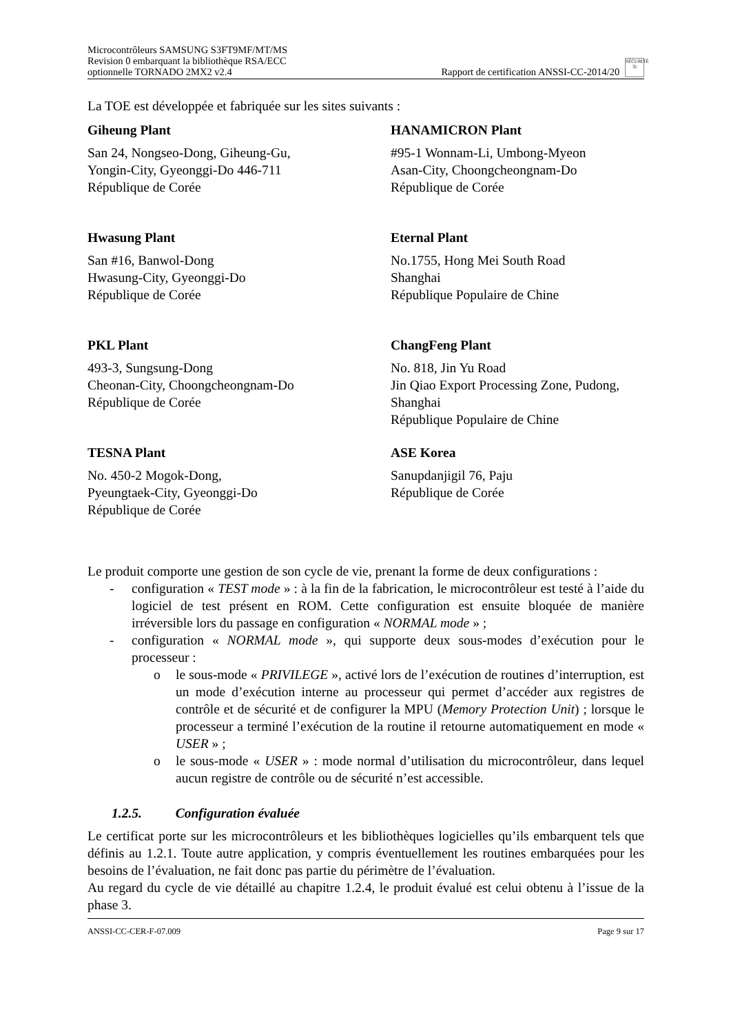Microcontrôleurs SAMSUNG S3FT9MF/MT/MS
Revision 0 embarquant la bibliothèque RSA/ECC
optionnelle TORNADO 2MX2 v2.4
Rapport de certification ANSSI-CC-2014/20 SÉCURITÉ Ti
La TOE est développée et fabriquée sur les sites suivants :
Giheung Plant
San 24, Nongseo-Dong, Giheung-Gu,
Yongin-City, Gyeonggi-Do 446-711
République de Corée
HANAMICRON Plant
#95-1 Wonnam-Li, Umbong-Myeon
Asan-City, Choongcheongnam-Do
République de Corée
Hwasung Plant
San #16, Banwol-Dong
Hwasung-City, Gyeonggi-Do
République de Corée
Eternal Plant
No.1755, Hong Mei South Road
Shanghai
République Populaire de Chine
PKL Plant
493-3, Sungsung-Dong
Cheonan-City, Choongcheongnam-Do
République de Corée
ChangFeng Plant
No. 818, Jin Yu Road
Jin Qiao Export Processing Zone, Pudong,
Shanghai
République Populaire de Chine
TESNA Plant
No. 450-2 Mogok-Dong,
Pyeungtaek-City, Gyeonggi-Do
République de Corée
ASE Korea
Sanupdanjigil 76, Paju
République de Corée
Le produit comporte une gestion de son cycle de vie, prenant la forme de deux configurations :
- configuration « TEST mode » : à la fin de la fabrication, le microcontrôleur est testé à l’aide du logiciel de test présent en ROM. Cette configuration est ensuite bloquée de manière irréversible lors du passage en configuration « NORMAL mode » ;
- configuration « NORMAL mode », qui supporte deux sous-modes d’exécution pour le processeur :
o le sous-mode « PRIVILEGE », activé lors de l’exécution de routines d’interruption, est un mode d’exécution interne au processeur qui permet d’accéder aux registres de contrôle et de sécurité et de configurer la MPU (Memory Protection Unit) ; lorsque le processeur a terminé l’exécution de la routine il retourne automatiquement en mode « USER » ;
o le sous-mode « USER » : mode normal d’utilisation du microcontrôleur, dans lequel aucun registre de contrôle ou de sécurité n’est accessible.
1.2.5. Configuration évaluée
Le certificat porte sur les microcontrôleurs et les bibliothèques logicielles qu’ils embarquent tels que définis au 1.2.1. Toute autre application, y compris éventuellement les routines embarquées pour les besoins de l’évaluation, ne fait donc pas partie du périmètre de l’évaluation.
Au regard du cycle de vie détaillé au chapitre 1.2.4, le produit évalué est celui obtenu à l’issue de la phase 3.
ANSSI-CC-CER-F-07.009 Page 9 sur 17